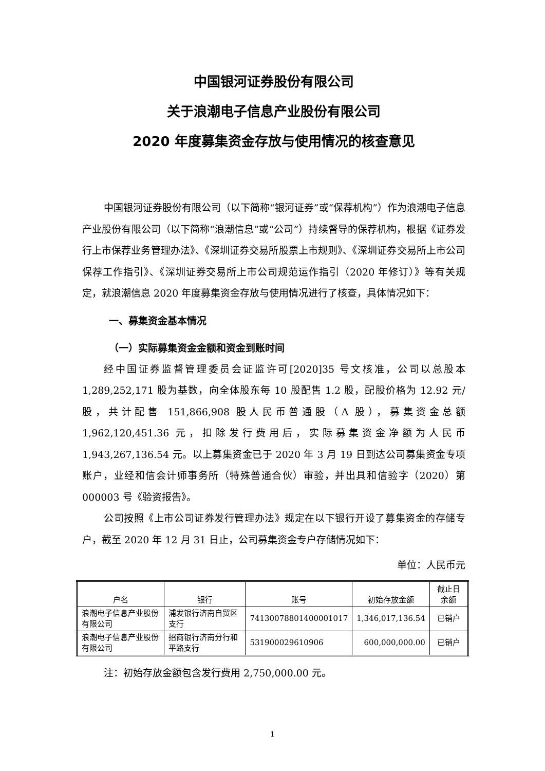中国银河证券股份有限公司
关于浪潮电子信息产业股份有限公司
2020 年度募集资金存放与使用情况的核查意见
中国银河证券股份有限公司（以下简称“银河证券”或“保荐机构”）作为浪潮电子信息产业股份有限公司（以下简称“浪潮信息”或“公司”）持续督导的保荐机构，根据《证券发行上市保荐业务管理办法》、《深圳证券交易所股票上市规则》、《深圳证券交易所上市公司保荐工作指引》、《深圳证券交易所上市公司规范运作指引（2020 年修订）》等有关规定，就浪潮信息 2020 年度募集资金存放与使用情况进行了核查，具体情况如下：
一、募集资金基本情况
（一）实际募集资金金额和资金到账时间
经中国证券监督管理委员会证监许可[2020]35 号文核准，公司以总股本 1,289,252,171 股为基数，向全体股东每 10 股配售 1.2 股，配股价格为 12.92 元/股，共计配售 151,866,908 股人民币普通股（A 股），募集资金总额 1,962,120,451.36 元，扣除发行费用后，实际募集资金净额为人民币 1,943,267,136.54 元。以上募集资金已于 2020 年 3 月 19 日到达公司募集资金专项账户，业经和信会计师事务所（特殊普通合伙）审验，并出具和信验字（2020）第 000003 号《验资报告》。
公司按照《上市公司证券发行管理办法》规定在以下银行开设了募集资金的存储专户，截至 2020 年 12 月 31 日止，公司募集资金专户存储情况如下：
单位：人民币元
| 户名 | 银行 | 账号 | 初始存放金额 | 截止日余额 |
| --- | --- | --- | --- | --- |
| 浪潮电子信息产业股份有限公司 | 浦发银行济南自贸区支行 | 74130078801400001017 | 1,346,017,136.54 | 已销户 |
| 浪潮电子信息产业股份有限公司 | 招商银行济南分行和平路支行 | 531900029610906 | 600,000,000.00 | 已销户 |
注：初始存放金额包含发行费用 2,750,000.00 元。
1